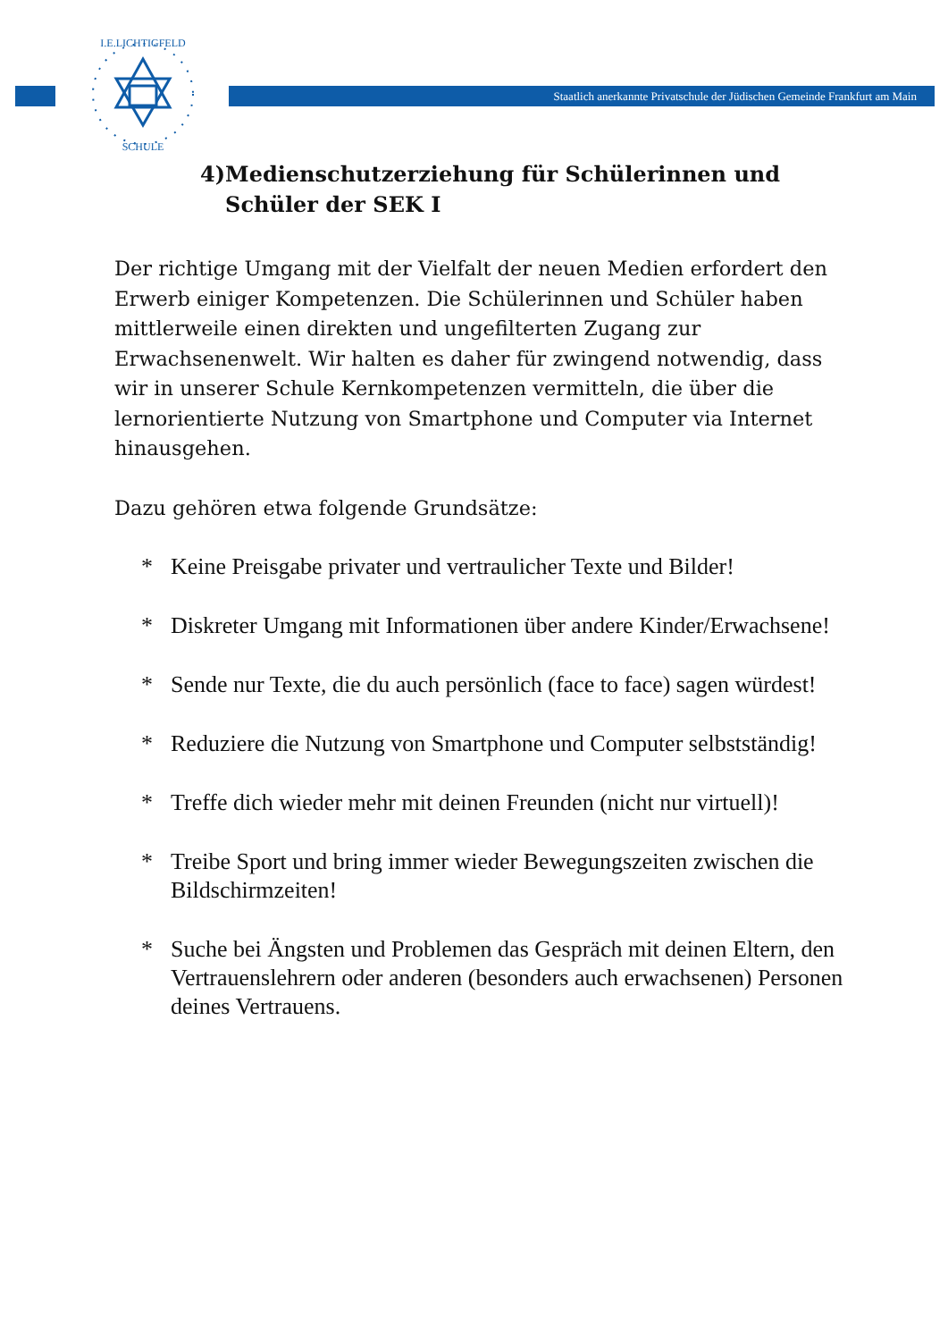Staatlich anerkannte Privatschule der Jüdischen Gemeinde Frankfurt am Main
SCHULE
I.E.LICHTIGFELD
4) Medienschutzerziehung für Schülerinnen und Schüler der SEK I
Der richtige Umgang mit der Vielfalt der neuen Medien erfordert den Erwerb einiger Kompetenzen. Die Schülerinnen und Schüler haben mittlerweile einen direkten und ungefilterten Zugang zur Erwachsenenwelt. Wir halten es daher für zwingend notwendig, dass wir in unserer Schule Kernkompetenzen vermitteln, die über die lernorientierte Nutzung von Smartphone und Computer via Internet hinausgehen.
Dazu gehören etwa folgende Grundsätze:
* Keine Preisgabe privater und vertraulicher Texte und Bilder!
* Diskreter Umgang mit Informationen über andere Kinder/Erwachsene!
* Sende nur Texte, die du auch persönlich (face to face) sagen würdest!
* Reduziere die Nutzung von Smartphone und Computer selbstständig!
* Treffe dich wieder mehr mit deinen Freunden (nicht nur virtuell)!
* Treibe Sport und bring immer wieder Bewegungszeiten zwischen die Bildschirmzeiten!
* Suche bei Ängsten und Problemen das Gespräch mit deinen Eltern, den Vertrauenslehrern oder anderen (besonders auch erwachsenen) Personen deines Vertrauens.